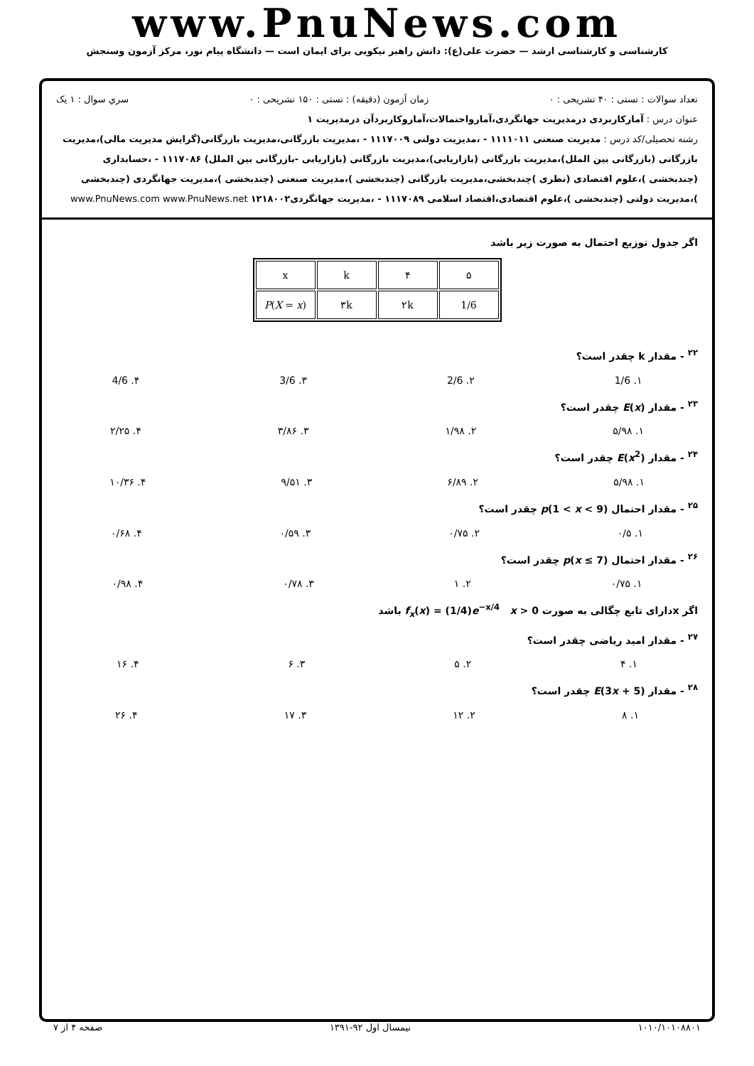www.PnuNews.com
کارشناسی و کارشناسی ارشد — حضرت علی(ع): دانش راهبر نیکویی برای ایمان است — دانشگاه پیام نور، مرکز آزمون وسنجش
تعداد سوالات : تستی : ۴۰ تشریحی : ۰ زمان آزمون (دقیقه) : تستی : ۱۵۰ تشریحی : ۰ سري سوال : ۱ یک
عنوان درس : آمارکاربردی درمدیریت جهانگردی،آمارواحتمالات،آماروکاربردآن درمدیریت ۱
رشته تحصیلی/کد درس : مدیریت صنعتی ۱۱۱۱۰۱۱ - ،مدیریت دولتی ۱۱۱۷۰۰۹ - ،مدیریت بازرگانی،مدیریت بازرگانی(گرایش مدیریت مالی)،مدیریت بازرگانی (بازرگانی بین الملل)،مدیریت بازرگانی (بازاریابی)،مدیریت بازرگانی (بازاریابی -بازرگانی بین الملل) ۱۱۱۷۰۸۶ - ،حسابداری (چندبخشی )،علوم اقتصادی (نظری )چندبخشی،مدیریت بازرگانی (چندبخشی )،مدیریت صنعتی (چندبخشی )،مدیریت جهانگردی (چندبخشی )،مدیریت دولتی (چندبخشی )،علوم اقتصادی،اقتصاد اسلامی ۱۱۱۷۰۸۹ - ،مدیریت جهانگردی۱۲۱۸۰۰۲ www.PnuNews.com www.PnuNews.net
اگر جدول توزیع احتمال به صورت زیر باشد
| x | k | ۴ | ۵ |
| P ( X = x ) | ۳k | ۲k | 1/6 |
<sup>۲۲</sup> - مقدار k چقدر است؟
۱. 1/6 ۲. 2/6 ۳. 3/6 ۴. 4/6
<sup>۲۳</sup> - مقدار E(x) چقدر است؟
۱. ۵/۹۸ ۲. ۱/۹۸ ۳. ۳/۸۶ ۴. ۲/۲۵
<sup>۲۴</sup> - مقدار E(x<sup>2</sup>) چقدر است؟
۱. ۵/۹۸ ۲. ۶/۸۹ ۳. ۹/۵۱ ۴. ۱۰/۳۶
<sup>۲۵</sup> - مقدار احتمال p(1 < x < 9) چقدر است؟
۱. ۰/۵ ۲. ۰/۷۵ ۳. ۰/۵۹ ۴. ۰/۶۸
<sup>۲۶</sup> - مقدار احتمال p(x ≤ 7) چقدر است؟
۱. ۰/۷۵ ۲. ۱ ۳. ۰/۷۸ ۴. ۰/۹۸
اگر xدارای تابع چگالی به صورت x > 0 f<sub>x</sub>(x) = (1/4)e<sup>−x/4</sup> باشد
<sup>۲۷</sup> - مقدار امید ریاضی چقدر است؟
۱. ۴ ۲. ۵ ۳. ۶ ۴. ۱۶
<sup>۲۸</sup> - مقدار E(3x + 5) چقدر است؟
۱. ۸ ۲. ۱۲ ۳. ۱۷ ۴. ۲۶
۱۰۱۰/۱۰۱۰۸۸۰۱ نیمسال اول ۹۲-۱۳۹۱ صفحه ۴ از ۷